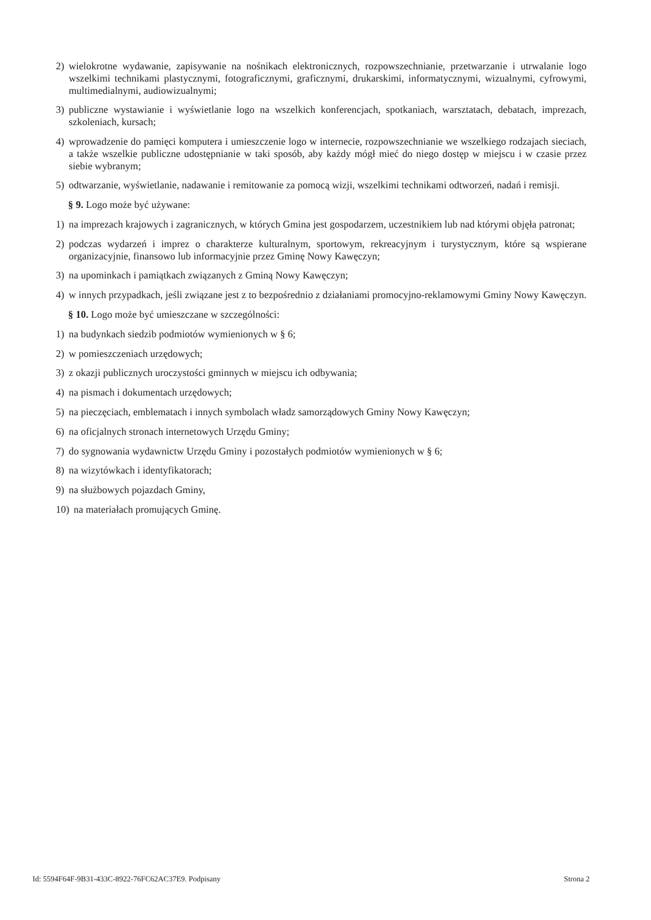2) wielokrotne wydawanie, zapisywanie na nośnikach elektronicznych, rozpowszechnianie, przetwarzanie i utrwalanie logo wszelkimi technikami plastycznymi, fotograficznymi, graficznymi, drukarskimi, informatycznymi, wizualnymi, cyfrowymi, multimedialnymi, audiowizualnymi;
3) publiczne wystawianie i wyświetlanie logo na wszelkich konferencjach, spotkaniach, warsztatach, debatach, imprezach, szkoleniach, kursach;
4) wprowadzenie do pamięci komputera i umieszczenie logo w internecie, rozpowszechnianie we wszelkiego rodzajach sieciach, a także wszelkie publiczne udostępnianie w taki sposób, aby każdy mógł mieć do niego dostęp w miejscu i w czasie przez siebie wybranym;
5) odtwarzanie, wyświetlanie, nadawanie i remitowanie za pomocą wizji, wszelkimi technikami odtworzeń, nadań i remisji.
§ 9. Logo może być używane:
1) na imprezach krajowych i zagranicznych, w których Gmina jest gospodarzem, uczestnikiem lub nad którymi objęła patronat;
2) podczas wydarzeń i imprez o charakterze kulturalnym, sportowym, rekreacyjnym i turystycznym, które są wspierane organizacyjnie, finansowo lub informacyjnie przez Gminę Nowy Kawęczyn;
3) na upominkach i pamiątkach związanych z Gminą Nowy Kawęczyn;
4) w innych przypadkach, jeśli związane jest z to bezpośrednio z działaniami promocyjno-reklamowymi Gminy Nowy Kawęczyn.
§ 10. Logo może być umieszczane w szczególności:
1) na budynkach siedzib podmiotów wymienionych w § 6;
2) w pomieszczeniach urzędowych;
3) z okazji publicznych uroczystości gminnych w miejscu ich odbywania;
4) na pismach i dokumentach urzędowych;
5) na pieczęciach, emblematach i innych symbolach władz samorządowych Gminy Nowy Kawęczyn;
6) na oficjalnych stronach internetowych Urzędu Gminy;
7) do sygnowania wydawnictw Urzędu Gminy i pozostałych podmiotów wymienionych w § 6;
8) na wizytówkach i identyfikatorach;
9) na służbowych pojazdach Gminy,
10) na materiałach promujących Gminę.
Id: 5594F64F-9B31-433C-8922-76FC62AC37E9. Podpisany Strona 2